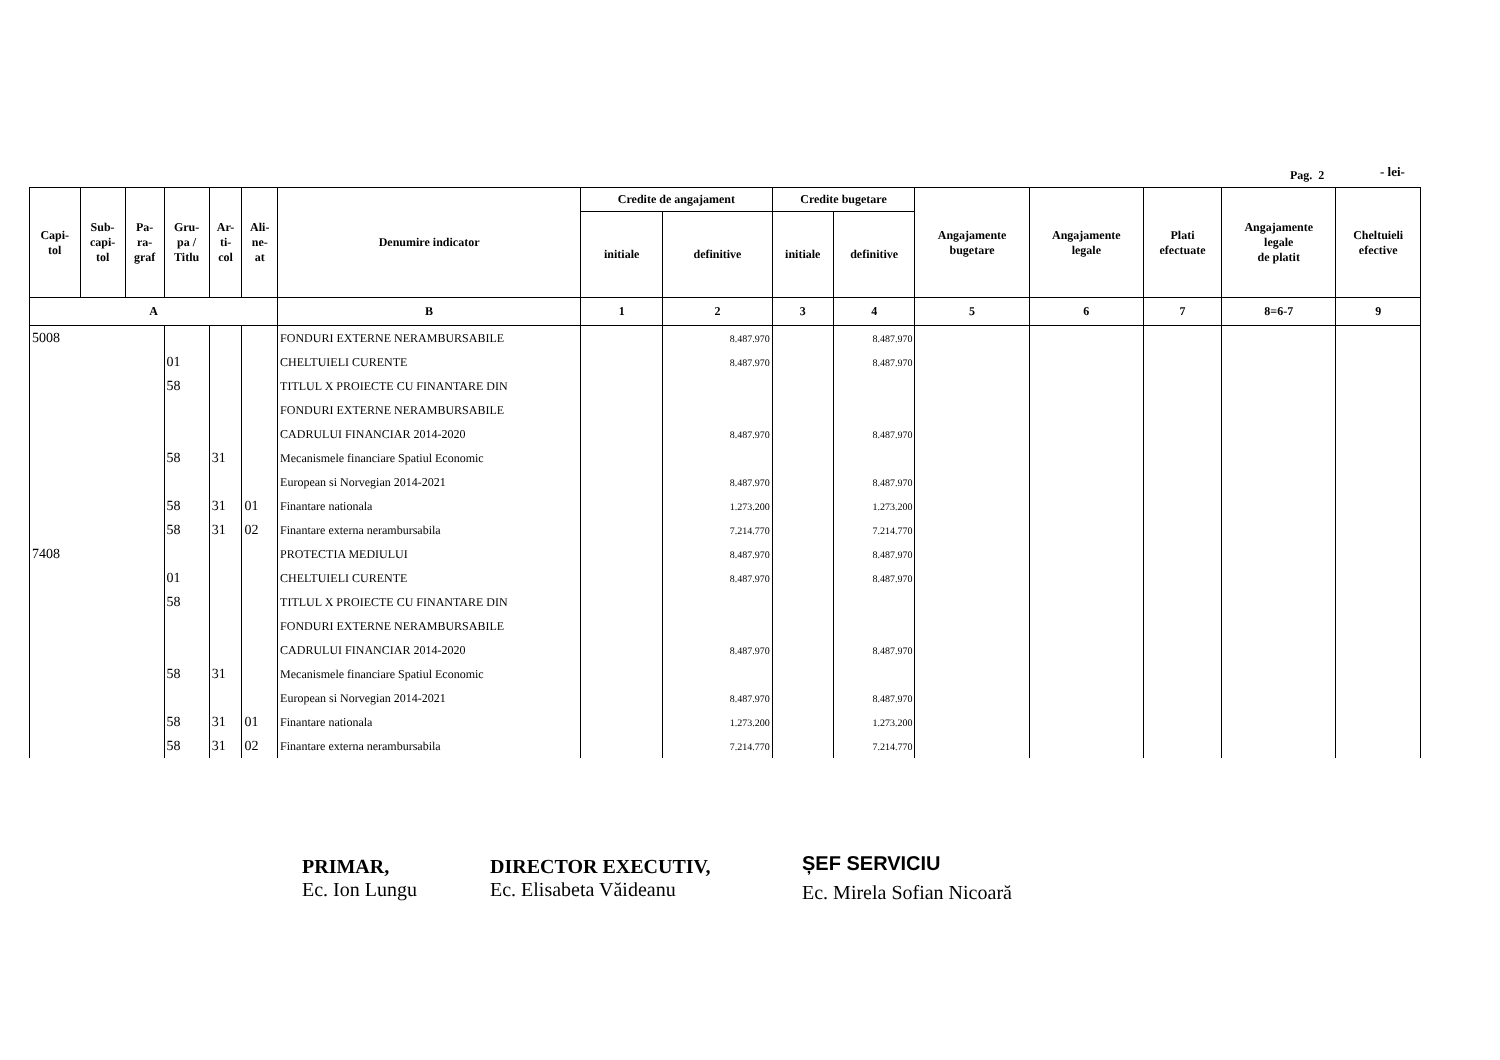Pag. 2 - lei-
| Capi- tol | Sub- capi- tol | Pa- ra- graf | Gru- pa / Titlu | Ar- ti- col | Ali- ne- at | Denumire indicator | Credite de angajament | | Credite bugetare | | Angajamente bugetare | Angajamente legale | Plati efectuate | Angajamente legale de platit | Cheltuieli efective |
| --- | --- | --- | --- | --- | --- | --- | --- | --- | --- | --- | --- | --- | --- | --- | --- |
| | | | | | | | initiale | definitive | initiale | definitive | | | | | |
| A | | | | | | B | 1 | 2 | 3 | 4 | 5 | 6 | 7 | 8=6-7 | 9 |
| 5008 | | | | | | FONDURI EXTERNE NERAMBURSABILE | | 8.487.970 | | 8.487.970 | | | | | |
| | | | 01 | | | CHELTUIELI CURENTE | | 8.487.970 | | 8.487.970 | | | | | |
| | | | 58 | | | TITLUL X PROIECTE CU FINANTARE DIN | | | | | | | | | |
| | | | | | | FONDURI EXTERNE NERAMBURSABILE | | | | | | | | | |
| | | | | | | CADRULUI FINANCIAR 2014-2020 | | 8.487.970 | | 8.487.970 | | | | | |
| | | | 58 | 31 | | Mecanismele financiare Spatiul Economic | | | | | | | | | |
| | | | | | | European si Norvegian 2014-2021 | | 8.487.970 | | 8.487.970 | | | | | |
| | | | 58 | 31 | 01 | Finantare nationala | | 1.273.200 | | 1.273.200 | | | | | |
| | | | 58 | 31 | 02 | Finantare externa nerambursabila | | 7.214.770 | | 7.214.770 | | | | | |
| 7408 | | | | | | PROTECTIA MEDIULUI | | 8.487.970 | | 8.487.970 | | | | | |
| | | | 01 | | | CHELTUIELI CURENTE | | 8.487.970 | | 8.487.970 | | | | | |
| | | | 58 | | | TITLUL X PROIECTE CU FINANTARE DIN | | | | | | | | | |
| | | | | | | FONDURI EXTERNE NERAMBURSABILE | | | | | | | | | |
| | | | | | | CADRULUI FINANCIAR 2014-2020 | | 8.487.970 | | 8.487.970 | | | | | |
| | | | 58 | 31 | | Mecanismele financiare Spatiul Economic | | | | | | | | | |
| | | | | | | European si Norvegian 2014-2021 | | 8.487.970 | | 8.487.970 | | | | | |
| | | | 58 | 31 | 01 | Finantare nationala | | 1.273.200 | | 1.273.200 | | | | | |
| | | | 58 | 31 | 02 | Finantare externa nerambursabila | | 7.214.770 | | 7.214.770 | | | | | |
PRIMAR,
Ec. Ion Lungu
DIRECTOR EXECUTIV,
Ec. Elisabeta Văideanu
ȘEF SERVICIU
Ec. Mirela Sofian Nicoară